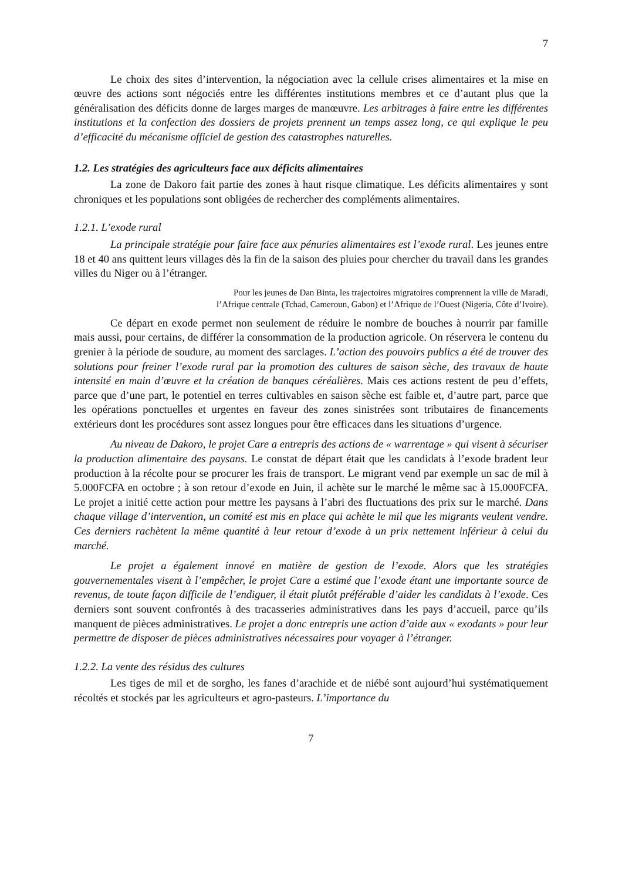7
Le choix des sites d’intervention, la négociation avec la cellule crises alimentaires et la mise en œuvre des actions sont négociés entre les différentes institutions membres et ce d’autant plus que la généralisation des déficits donne de larges marges de manœuvre. Les arbitrages à faire entre les différentes institutions et la confection des dossiers de projets prennent un temps assez long, ce qui explique le peu d’efficacité du mécanisme officiel de gestion des catastrophes naturelles.
1.2. Les stratégies des agriculteurs face aux déficits alimentaires
La zone de Dakoro fait partie des zones à haut risque climatique. Les déficits alimentaires y sont chroniques et les populations sont obligées de rechercher des compléments alimentaires.
1.2.1. L’exode rural
La principale stratégie pour faire face aux pénuries alimentaires est l’exode rural. Les jeunes entre 18 et 40 ans quittent leurs villages dès la fin de la saison des pluies pour chercher du travail dans les grandes villes du Niger ou à l’étranger.
Pour les jeunes de Dan Binta, les trajectoires migratoires comprennent la ville de Maradi,
l’Afrique centrale (Tchad, Cameroun, Gabon) et l’Afrique de l’Ouest (Nigeria, Côte d’Ivoire).
Ce départ en exode permet non seulement de réduire le nombre de bouches à nourrir par famille mais aussi, pour certains, de différer la consommation de la production agricole. On réservera le contenu du grenier à la période de soudure, au moment des sarclages. L’action des pouvoirs publics a été de trouver des solutions pour freiner l’exode rural par la promotion des cultures de saison sèche, des travaux de haute intensité en main d’œuvre et la création de banques céréalières. Mais ces actions restent de peu d’effets, parce que d’une part, le potentiel en terres cultivables en saison sèche est faible et, d’autre part, parce que les opérations ponctuelles et urgentes en faveur des zones sinistrées sont tributaires de financements extérieurs dont les procédures sont assez longues pour être efficaces dans les situations d’urgence.
Au niveau de Dakoro, le projet Care a entrepris des actions de « warrentage » qui visent à sécuriser la production alimentaire des paysans. Le constat de départ était que les candidats à l’exode bradent leur production à la récolte pour se procurer les frais de transport. Le migrant vend par exemple un sac de mil à 5.000FCFA en octobre ; à son retour d’exode en Juin, il achète sur le marché le même sac à 15.000FCFA. Le projet a initié cette action pour mettre les paysans à l’abri des fluctuations des prix sur le marché. Dans chaque village d’intervention, un comité est mis en place qui achète le mil que les migrants veulent vendre. Ces derniers rachètent la même quantité à leur retour d’exode à un prix nettement inférieur à celui du marché.
Le projet a également innové en matière de gestion de l’exode. Alors que les stratégies gouvernementales visent à l’empêcher, le projet Care a estimé que l’exode étant une importante source de revenus, de toute façon difficile de l’endiguer, il était plutôt préférable d’aider les candidats à l’exode. Ces derniers sont souvent confrontés à des tracasseries administratives dans les pays d’accueil, parce qu’ils manquent de pièces administratives. Le projet a donc entrepris une action d’aide aux « exodants » pour leur permettre de disposer de pièces administratives nécessaires pour voyager à l’étranger.
1.2.2. La vente des résidus des cultures
Les tiges de mil et de sorgho, les fanes d’arachide et de niébé sont aujourd’hui systématiquement récoltés et stockés par les agriculteurs et agro-pasteurs. L’importance du
7